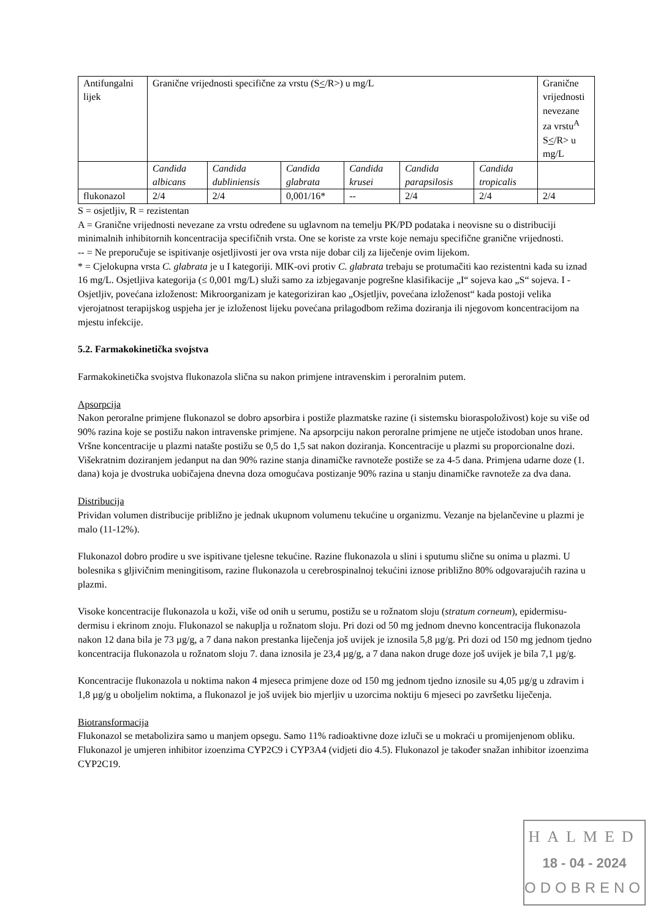| Antifungalni lijek | Granične vrijednosti specifične za vrstu (S < /R>) u mg/L | | | | | | Granične vrijednosti nevezane za vrstu<sup>A</sup> S < /R> u mg/L |
| | Candida albicans | Candida dubliniensis | Candida glabrata | Candida krusei | Candida parapsilosis | Candida tropicalis | |
| flukonazol | 2/4 | 2/4 | 0,001/16* | -- | 2/4 | 2/4 | 2/4 |
S = osjetljiv, R = rezistentan
A = Granične vrijednosti nevezane za vrstu određene su uglavnom na temelju PK/PD podataka i neovisne su o distribuciji minimalnih inhibitornih koncentracija specifičnih vrsta. One se koriste za vrste koje nemaju specifične granične vrijednosti.
-- = Ne preporučuje se ispitivanje osjetljivosti jer ova vrsta nije dobar cilj za liječenje ovim lijekom.
* = Cjelokupna vrsta C. glabrata je u I kategoriji. MIK-ovi protiv C. glabrata trebaju se protumačiti kao rezistentni kada su iznad 16 mg/L. Osjetljiva kategorija (≤ 0,001 mg/L) služi samo za izbjegavanje pogrešne klasifikacije „I“ sojeva kao „S“ sojeva. I - Osjetljiv, povećana izloženost: Mikroorganizam je kategoriziran kao „Osjetljiv, povećana izloženost“ kada postoji velika vjerojatnost terapijskog uspjeha jer je izloženost lijeku povećana prilagodbom režima doziranja ili njegovom koncentracijom na mjestu infekcije.
5.2. Farmakokinetička svojstva
Farmakokinetička svojstva flukonazola slična su nakon primjene intravenskim i peroralnim putem.
Apsorpcija
Nakon peroralne primjene flukonazol se dobro apsorbira i postiže plazmatske razine (i sistemsku bioraspoloživost) koje su više od 90% razina koje se postižu nakon intravenske primjene. Na apsorpciju nakon peroralne primjene ne utječe istodoban unos hrane. Vršne koncentracije u plazmi natašte postižu se 0,5 do 1,5 sat nakon doziranja. Koncentracije u plazmi su proporcionalne dozi. Višekratnim doziranjem jedanput na dan 90% razine stanja dinamičke ravnoteže postiže se za 4-5 dana. Primjena udarne doze (1. dana) koja je dvostruka uobičajena dnevna doza omogućava postizanje 90% razina u stanju dinamičke ravnoteže za dva dana.
Distribucija
Prividan volumen distribucije približno je jednak ukupnom volumenu tekućine u organizmu. Vezanje na bjelančevine u plazmi je malo (11-12%).
Flukonazol dobro prodire u sve ispitivane tjelesne tekućine. Razine flukonazola u slini i sputumu slične su onima u plazmi. U bolesnika s gljivičnim meningitisom, razine flukonazola u cerebrospinalnoj tekućini iznose približno 80% odgovarajućih razina u plazmi.
Visoke koncentracije flukonazola u koži, više od onih u serumu, postižu se u rožnatom sloju (stratum corneum), epidermisu-dermisu i ekrinom znoju. Flukonazol se nakuplja u rožnatom sloju. Pri dozi od 50 mg jednom dnevno koncentracija flukonazola nakon 12 dana bila je 73 µg/g, a 7 dana nakon prestanka liječenja još uvijek je iznosila 5,8 µg/g. Pri dozi od 150 mg jednom tjedno koncentracija flukonazola u rožnatom sloju 7. dana iznosila je 23,4 µg/g, a 7 dana nakon druge doze još uvijek je bila 7,1 µg/g.
Koncentracije flukonazola u noktima nakon 4 mjeseca primjene doze od 150 mg jednom tjedno iznosile su 4,05 µg/g u zdravim i 1,8 µg/g u oboljelim noktima, a flukonazol je još uvijek bio mjerljiv u uzorcima noktiju 6 mjeseci po završetku liječenja.
Biotransformacija
Flukonazol se metabolizira samo u manjem opsegu. Samo 11% radioaktivne doze izluči se u mokraći u promijenjenom obliku. Flukonazol je umjeren inhibitor izoenzima CYP2C9 i CYP3A4 (vidjeti dio 4.5). Flukonazol je također snažan inhibitor izoenzima CYP2C19.
HALMED
18 - 04 - 2024
ODOBRENO